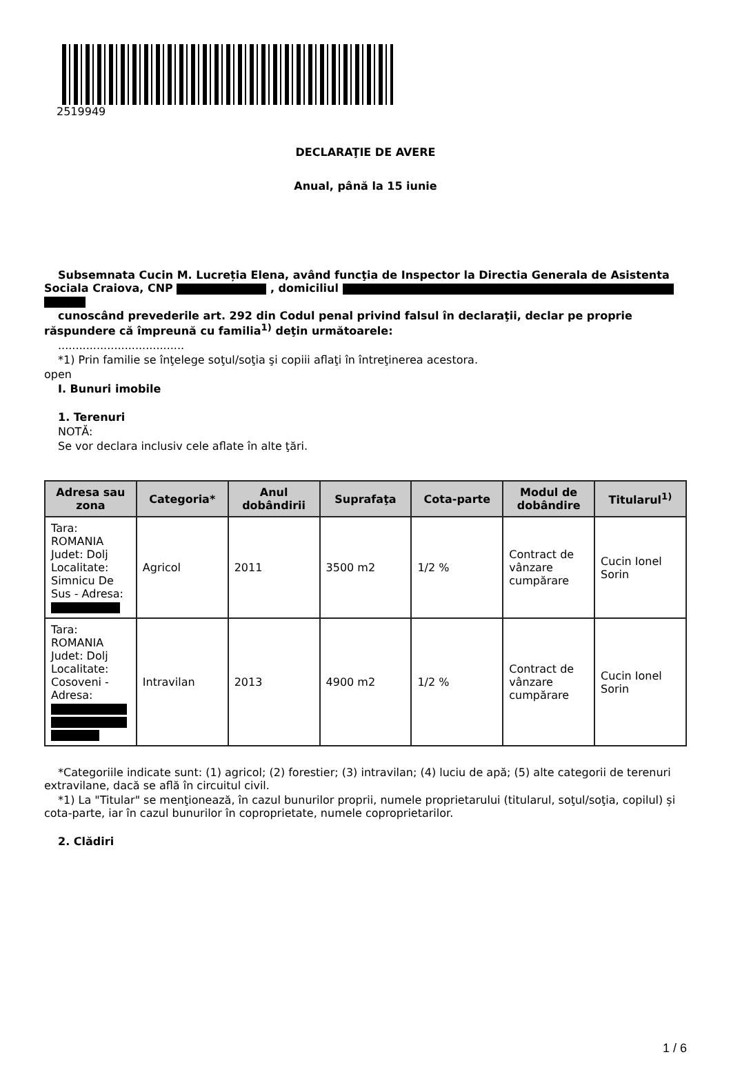2519949
DECLARAŢIE DE AVERE
Anual, până la 15 iunie
Subsemnata Cucin M. Lucreția Elena, având funcţia de Inspector la Directia Generala de Asistenta Sociala Craiova, CNP , domiciliul
cunoscând prevederile art. 292 din Codul penal privind falsul în declaraţii, declar pe proprie răspundere că împreună cu familia<sup>1)</sup> deţin următoarele:
....................................
*1) Prin familie se înţelege soţul/soţia şi copiii aflaţi în întreţinerea acestora.
open
I. Bunuri imobile
1. Terenuri
NOTĂ:
Se vor declara inclusiv cele aflate în alte ţări.
| Adresa sau zona | Categoria* | Anul dobândirii | Suprafaţa | Cota-parte | Modul de dobândire | Titularul<sup>1)</sup> |
| --- | --- | --- | --- | --- | --- | --- |
| Tara: ROMANIA Judet: Dolj Localitate: Simnicu De Sus - Adresa: | Agricol | 2011 | 3500 m2 | 1/2 % | Contract de vânzare cumpărare | Cucin Ionel Sorin |
| Tara: ROMANIA Judet: Dolj Localitate: Cosoveni - Adresa: | Intravilan | 2013 | 4900 m2 | 1/2 % | Contract de vânzare cumpărare | Cucin Ionel Sorin |
*Categoriile indicate sunt: (1) agricol; (2) forestier; (3) intravilan; (4) luciu de apă; (5) alte categorii de terenuri extravilane, dacă se află în circuitul civil.
*1) La "Titular" se menţionează, în cazul bunurilor proprii, numele proprietarului (titularul, soţul/soţia, copilul) și cota-parte, iar în cazul bunurilor în coproprietate, numele coproprietarilor.
2. Clădiri
1 / 6